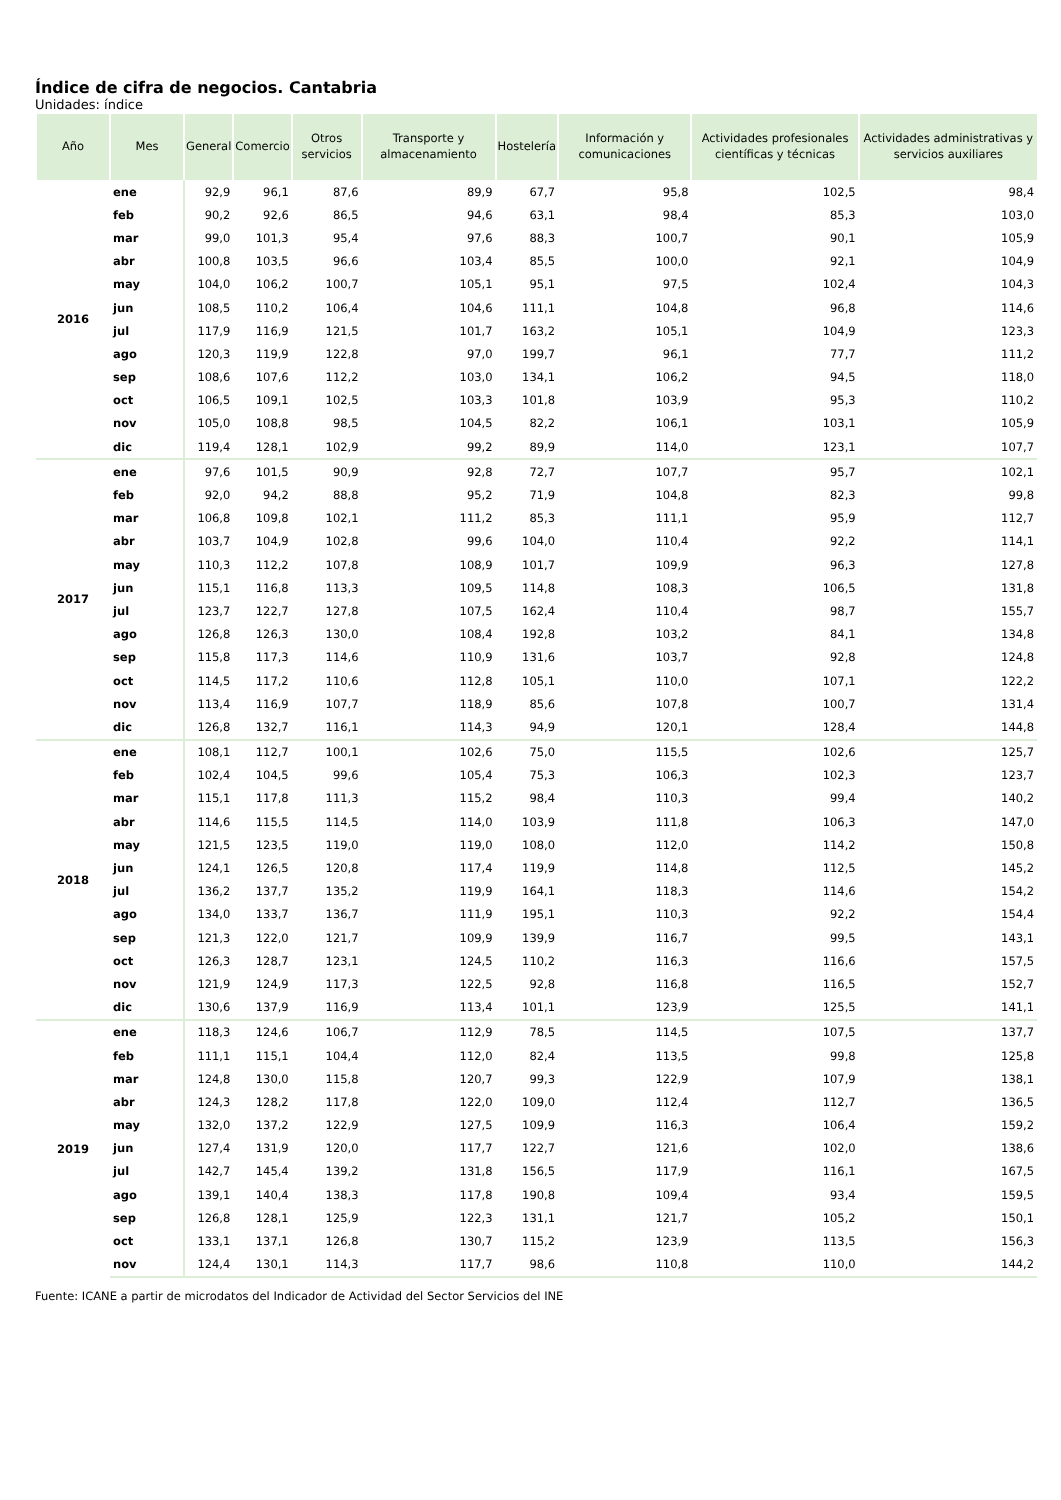Índice de cifra de negocios. Cantabria
Unidades: índice
| Año | Mes | General | Comercio | Otros servicios | Transporte y almacenamiento | Hostelería | Información y comunicaciones | Actividades profesionales científicas y técnicas | Actividades administrativas y servicios auxiliares |
| --- | --- | --- | --- | --- | --- | --- | --- | --- | --- |
| 2016 | ene | 92,9 | 96,1 | 87,6 | 89,9 | 67,7 | 95,8 | 102,5 | 98,4 |
| | feb | 90,2 | 92,6 | 86,5 | 94,6 | 63,1 | 98,4 | 85,3 | 103,0 |
| | mar | 99,0 | 101,3 | 95,4 | 97,6 | 88,3 | 100,7 | 90,1 | 105,9 |
| | abr | 100,8 | 103,5 | 96,6 | 103,4 | 85,5 | 100,0 | 92,1 | 104,9 |
| | may | 104,0 | 106,2 | 100,7 | 105,1 | 95,1 | 97,5 | 102,4 | 104,3 |
| | jun | 108,5 | 110,2 | 106,4 | 104,6 | 111,1 | 104,8 | 96,8 | 114,6 |
| | jul | 117,9 | 116,9 | 121,5 | 101,7 | 163,2 | 105,1 | 104,9 | 123,3 |
| | ago | 120,3 | 119,9 | 122,8 | 97,0 | 199,7 | 96,1 | 77,7 | 111,2 |
| | sep | 108,6 | 107,6 | 112,2 | 103,0 | 134,1 | 106,2 | 94,5 | 118,0 |
| | oct | 106,5 | 109,1 | 102,5 | 103,3 | 101,8 | 103,9 | 95,3 | 110,2 |
| | nov | 105,0 | 108,8 | 98,5 | 104,5 | 82,2 | 106,1 | 103,1 | 105,9 |
| | dic | 119,4 | 128,1 | 102,9 | 99,2 | 89,9 | 114,0 | 123,1 | 107,7 |
| 2017 | ene | 97,6 | 101,5 | 90,9 | 92,8 | 72,7 | 107,7 | 95,7 | 102,1 |
| | feb | 92,0 | 94,2 | 88,8 | 95,2 | 71,9 | 104,8 | 82,3 | 99,8 |
| | mar | 106,8 | 109,8 | 102,1 | 111,2 | 85,3 | 111,1 | 95,9 | 112,7 |
| | abr | 103,7 | 104,9 | 102,8 | 99,6 | 104,0 | 110,4 | 92,2 | 114,1 |
| | may | 110,3 | 112,2 | 107,8 | 108,9 | 101,7 | 109,9 | 96,3 | 127,8 |
| | jun | 115,1 | 116,8 | 113,3 | 109,5 | 114,8 | 108,3 | 106,5 | 131,8 |
| | jul | 123,7 | 122,7 | 127,8 | 107,5 | 162,4 | 110,4 | 98,7 | 155,7 |
| | ago | 126,8 | 126,3 | 130,0 | 108,4 | 192,8 | 103,2 | 84,1 | 134,8 |
| | sep | 115,8 | 117,3 | 114,6 | 110,9 | 131,6 | 103,7 | 92,8 | 124,8 |
| | oct | 114,5 | 117,2 | 110,6 | 112,8 | 105,1 | 110,0 | 107,1 | 122,2 |
| | nov | 113,4 | 116,9 | 107,7 | 118,9 | 85,6 | 107,8 | 100,7 | 131,4 |
| | dic | 126,8 | 132,7 | 116,1 | 114,3 | 94,9 | 120,1 | 128,4 | 144,8 |
| 2018 | ene | 108,1 | 112,7 | 100,1 | 102,6 | 75,0 | 115,5 | 102,6 | 125,7 |
| | feb | 102,4 | 104,5 | 99,6 | 105,4 | 75,3 | 106,3 | 102,3 | 123,7 |
| | mar | 115,1 | 117,8 | 111,3 | 115,2 | 98,4 | 110,3 | 99,4 | 140,2 |
| | abr | 114,6 | 115,5 | 114,5 | 114,0 | 103,9 | 111,8 | 106,3 | 147,0 |
| | may | 121,5 | 123,5 | 119,0 | 119,0 | 108,0 | 112,0 | 114,2 | 150,8 |
| | jun | 124,1 | 126,5 | 120,8 | 117,4 | 119,9 | 114,8 | 112,5 | 145,2 |
| | jul | 136,2 | 137,7 | 135,2 | 119,9 | 164,1 | 118,3 | 114,6 | 154,2 |
| | ago | 134,0 | 133,7 | 136,7 | 111,9 | 195,1 | 110,3 | 92,2 | 154,4 |
| | sep | 121,3 | 122,0 | 121,7 | 109,9 | 139,9 | 116,7 | 99,5 | 143,1 |
| | oct | 126,3 | 128,7 | 123,1 | 124,5 | 110,2 | 116,3 | 116,6 | 157,5 |
| | nov | 121,9 | 124,9 | 117,3 | 122,5 | 92,8 | 116,8 | 116,5 | 152,7 |
| | dic | 130,6 | 137,9 | 116,9 | 113,4 | 101,1 | 123,9 | 125,5 | 141,1 |
| 2019 | ene | 118,3 | 124,6 | 106,7 | 112,9 | 78,5 | 114,5 | 107,5 | 137,7 |
| | feb | 111,1 | 115,1 | 104,4 | 112,0 | 82,4 | 113,5 | 99,8 | 125,8 |
| | mar | 124,8 | 130,0 | 115,8 | 120,7 | 99,3 | 122,9 | 107,9 | 138,1 |
| | abr | 124,3 | 128,2 | 117,8 | 122,0 | 109,0 | 112,4 | 112,7 | 136,5 |
| | may | 132,0 | 137,2 | 122,9 | 127,5 | 109,9 | 116,3 | 106,4 | 159,2 |
| | jun | 127,4 | 131,9 | 120,0 | 117,7 | 122,7 | 121,6 | 102,0 | 138,6 |
| | jul | 142,7 | 145,4 | 139,2 | 131,8 | 156,5 | 117,9 | 116,1 | 167,5 |
| | ago | 139,1 | 140,4 | 138,3 | 117,8 | 190,8 | 109,4 | 93,4 | 159,5 |
| | sep | 126,8 | 128,1 | 125,9 | 122,3 | 131,1 | 121,7 | 105,2 | 150,1 |
| | oct | 133,1 | 137,1 | 126,8 | 130,7 | 115,2 | 123,9 | 113,5 | 156,3 |
| | nov | 124,4 | 130,1 | 114,3 | 117,7 | 98,6 | 110,8 | 110,0 | 144,2 |
Fuente: ICANE a partir de microdatos del Indicador de Actividad del Sector Servicios del INE